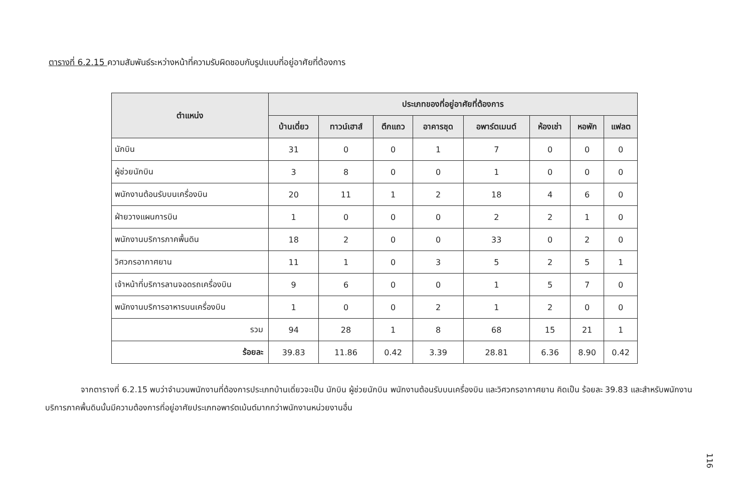ตารางที่ 6.2.15 ความสัมพันธ์ระหว่างหน้าที่ความรับผิดชอบกับรูปแบบที่อยู่อาศัยที่ต้องการ
| ตำแหน่ง | ประเภทของที่อยู่อาศัยที่ต้องการ | | | | | | | |
| --- | --- | --- | --- | --- | --- | --- | --- | --- |
| | บ้านเดี่ยว | ทาวน์เฮาส์ | ตึกแถว | อาคารชุด | อพาร์ตเมนต์ | ห้องเช่า | หอพัก | แฟลต |
| นักบิน | 31 | 0 | 0 | 1 | 7 | 0 | 0 | 0 |
| ผู้ช่วยนักบิน | 3 | 8 | 0 | 0 | 1 | 0 | 0 | 0 |
| พนักงานต้อนรับบนเครื่องบิน | 20 | 11 | 1 | 2 | 18 | 4 | 6 | 0 |
| ฝ่ายวางแผนการบิน | 1 | 0 | 0 | 0 | 2 | 2 | 1 | 0 |
| พนักงานบริการภาคพื้นดิน | 18 | 2 | 0 | 0 | 33 | 0 | 2 | 0 |
| วิศวกรอากาศยาน | 11 | 1 | 0 | 3 | 5 | 2 | 5 | 1 |
| เจ้าหน้าที่บริการลานจอดรถเครื่องบิน | 9 | 6 | 0 | 0 | 1 | 5 | 7 | 0 |
| พนักงานบริการอาหารบนเครื่องบิน | 1 | 0 | 0 | 2 | 1 | 2 | 0 | 0 |
| รวม | 94 | 28 | 1 | 8 | 68 | 15 | 21 | 1 |
| ร้อยละ | 39.83 | 11.86 | 0.42 | 3.39 | 28.81 | 6.36 | 8.90 | 0.42 |
จากตารางที่ 6.2.15 พบว่าจำนวนพนักงานที่ต้องการประเภทบ้านเดี่ยวจะเป็น นักบิน ผู้ช่วยนักบิน พนักงานต้อนรับบนเครื่องบิน และวิศวกรอากาศยาน คิดเป็น ร้อยละ 39.83 และสำหรับพนักงานบริการภาคพื้นดินนั้นมีความต้องการที่อยู่อาศัยประเภทอพาร์ตเม้นต์มากกว่าพนักงานหน่วยงานอื่น
116